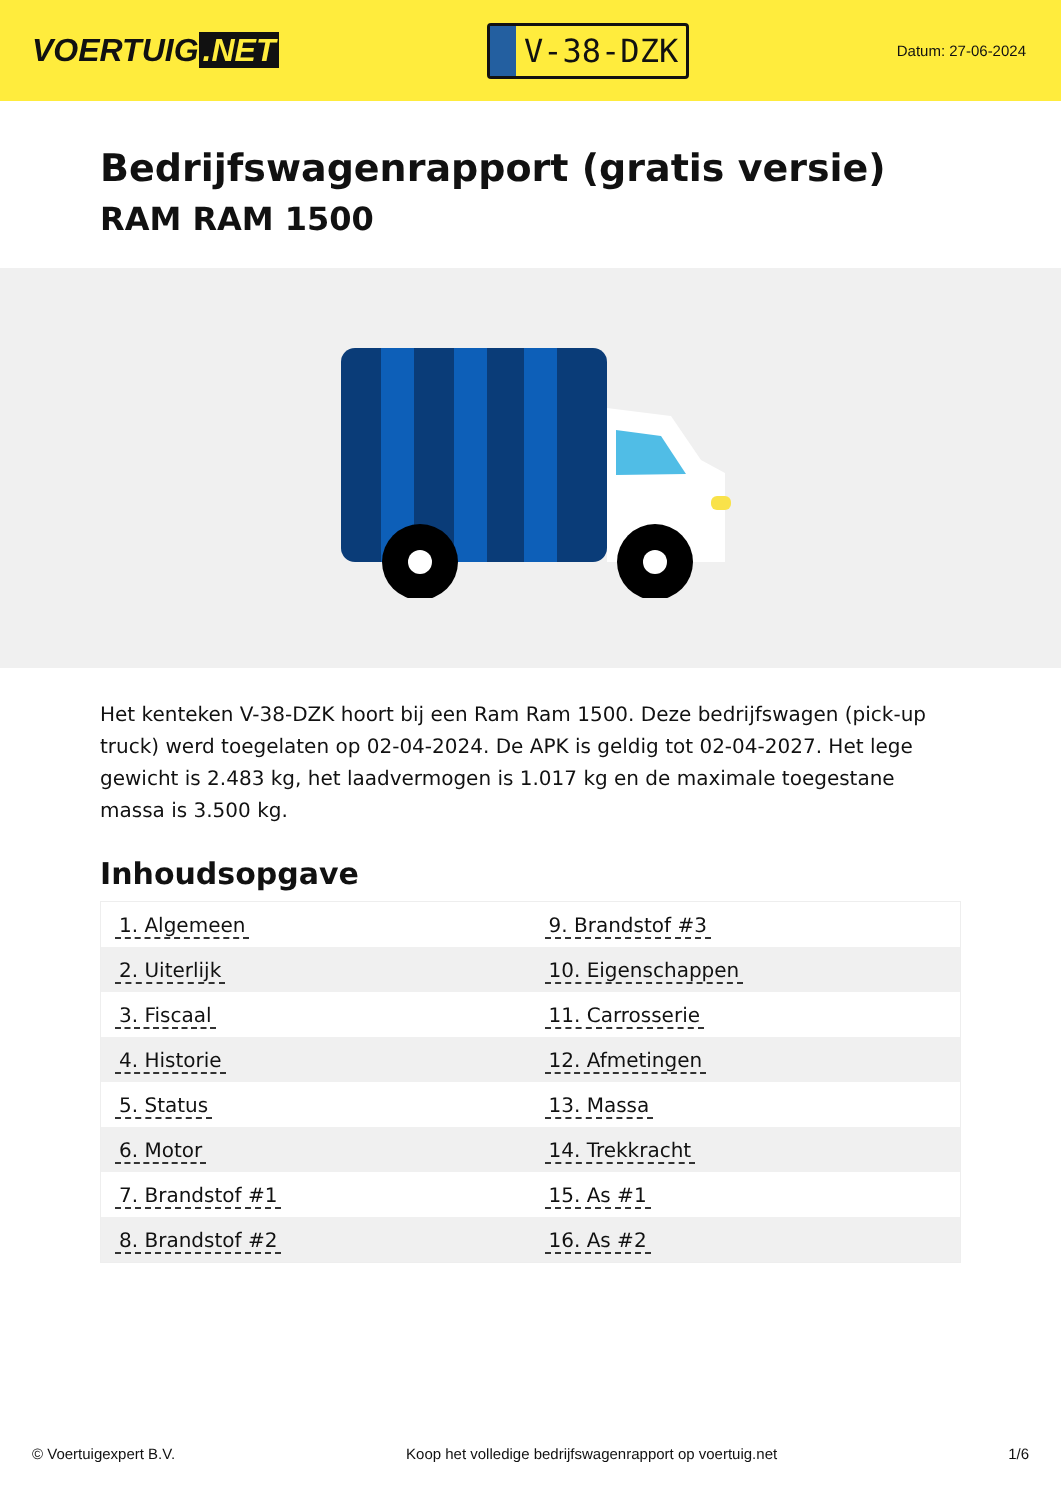VOERTUIG.NET
V-38-DZK
Datum: 27-06-2024
Bedrijfswagenrapport (gratis versie)
RAM RAM 1500
Het kenteken V-38-DZK hoort bij een Ram Ram 1500. Deze bedrijfswagen (pick-up truck) werd toegelaten op 02-04-2024. De APK is geldig tot 02-04-2027. Het lege gewicht is 2.483 kg, het laadvermogen is 1.017 kg en de maximale toegestane massa is 3.500 kg.
Inhoudsopgave
| 1. Algemeen | 9. Brandstof #3 |
| 2. Uiterlijk | 10. Eigenschappen |
| 3. Fiscaal | 11. Carrosserie |
| 4. Historie | 12. Afmetingen |
| 5. Status | 13. Massa |
| 6. Motor | 14. Trekkracht |
| 7. Brandstof #1 | 15. As #1 |
| 8. Brandstof #2 | 16. As #2 |
© Voertuigexpert B.V. Koop het volledige bedrijfswagenrapport op voertuig.net
1/6